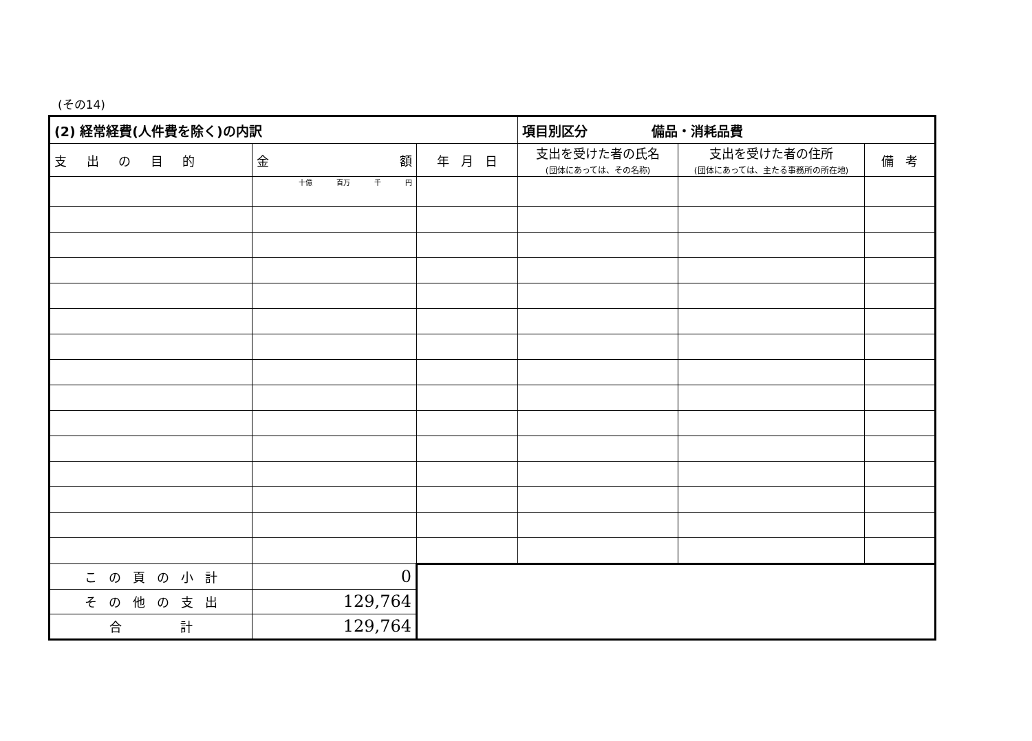(その14)
| (2) 経常経費(人件費を除く)の内訳 | | | 項目別区分 備品・消耗品費 | | |
| 支 出 の 目 的 | 金 額 | 年 月 日 | 支出を受けた者の氏名 (団体にあっては、その名称) | 支出を受けた者の住所 (団体にあっては、主たる事務所の所在地) | 備 考 |
| | 十億 百万 千 円 | | | | |
| こ の 頁 の 小 計 | 0 | | | | |
| そ の 他 の 支 出 | 129,764 | | | | |
| 合 計 | 129,764 | | | | |